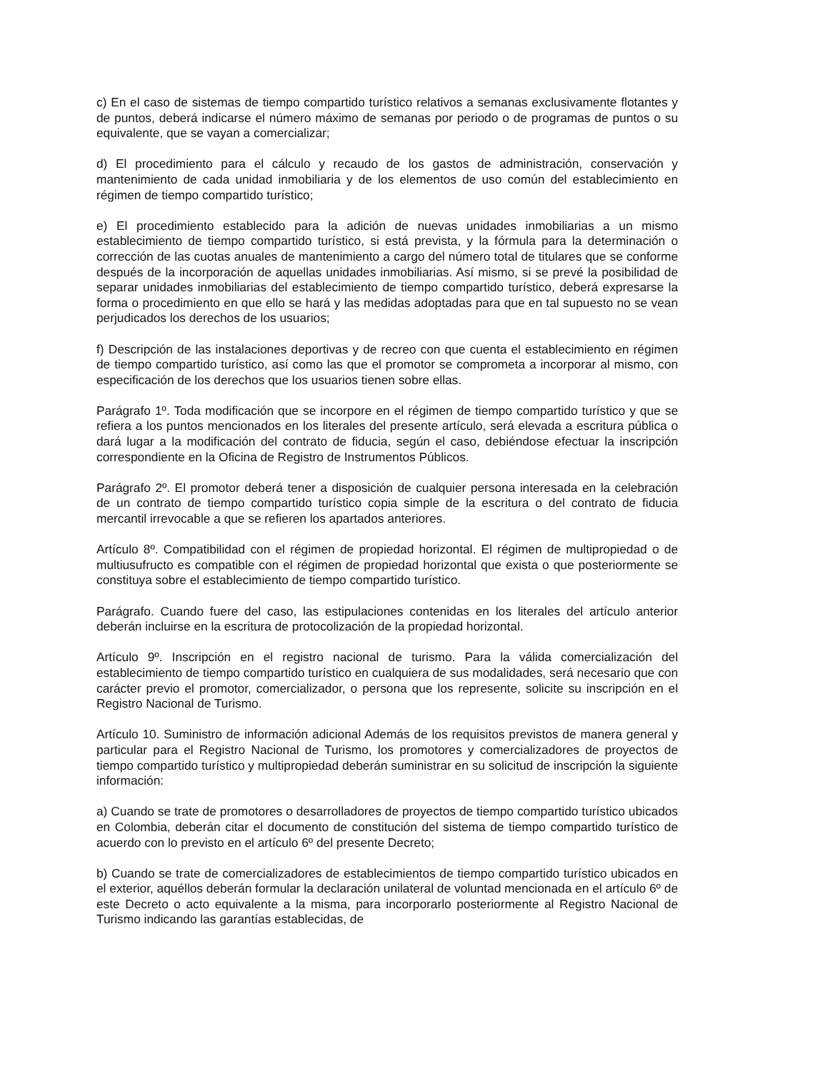c) En el caso de sistemas de tiempo compartido turístico relativos a semanas exclusivamente flotantes y de puntos, deberá indicarse el número máximo de semanas por periodo o de programas de puntos o su equivalente, que se vayan a comercializar;
d) El procedimiento para el cálculo y recaudo de los gastos de administración, conservación y mantenimiento de cada unidad inmobiliaria y de los elementos de uso común del establecimiento en régimen de tiempo compartido turístico;
e) El procedimiento establecido para la adición de nuevas unidades inmobiliarias a un mismo establecimiento de tiempo compartido turístico, si está prevista, y la fórmula para la determinación o corrección de las cuotas anuales de mantenimiento a cargo del número total de titulares que se conforme después de la incorporación de aquellas unidades inmobiliarias. Así mismo, si se prevé la posibilidad de separar unidades inmobiliarias del establecimiento de tiempo compartido turístico, deberá expresarse la forma o procedimiento en que ello se hará y las medidas adoptadas para que en tal supuesto no se vean perjudicados los derechos de los usuarios;
f) Descripción de las instalaciones deportivas y de recreo con que cuenta el establecimiento en régimen de tiempo compartido turístico, así como las que el promotor se comprometa a incorporar al mismo, con especificación de los derechos que los usuarios tienen sobre ellas.
Parágrafo 1º. Toda modificación que se incorpore en el régimen de tiempo compartido turístico y que se refiera a los puntos mencionados en los literales del presente artículo, será elevada a escritura pública o dará lugar a la modificación del contrato de fiducia, según el caso, debiéndose efectuar la inscripción correspondiente en la Oficina de Registro de Instrumentos Públicos.
Parágrafo 2º. El promotor deberá tener a disposición de cualquier persona interesada en la celebración de un contrato de tiempo compartido turístico copia simple de la escritura o del contrato de fiducia mercantil irrevocable a que se refieren los apartados anteriores.
Artículo 8º. Compatibilidad con el régimen de propiedad horizontal. El régimen de multipropiedad o de multiusufructo es compatible con el régimen de propiedad horizontal que exista o que posteriormente se constituya sobre el establecimiento de tiempo compartido turístico.
Parágrafo. Cuando fuere del caso, las estipulaciones contenidas en los literales del artículo anterior deberán incluirse en la escritura de protocolización de la propiedad horizontal.
Artículo 9º. Inscripción en el registro nacional de turismo. Para la válida comercialización del establecimiento de tiempo compartido turístico en cualquiera de sus modalidades, será necesario que con carácter previo el promotor, comercializador, o persona que los represente, solicite su inscripción en el Registro Nacional de Turismo.
Artículo 10. Suministro de información adicional Además de los requisitos previstos de manera general y particular para el Registro Nacional de Turismo, los promotores y comercializadores de proyectos de tiempo compartido turístico y multipropiedad deberán suministrar en su solicitud de inscripción la siguiente información:
a) Cuando se trate de promotores o desarrolladores de proyectos de tiempo compartido turístico ubicados en Colombia, deberán citar el documento de constitución del sistema de tiempo compartido turístico de acuerdo con lo previsto en el artículo 6º del presente Decreto;
b) Cuando se trate de comercializadores de establecimientos de tiempo compartido turístico ubicados en el exterior, aquéllos deberán formular la declaración unilateral de voluntad mencionada en el artículo 6º de este Decreto o acto equivalente a la misma, para incorporarlo posteriormente al Registro Nacional de Turismo indicando las garantías establecidas, de